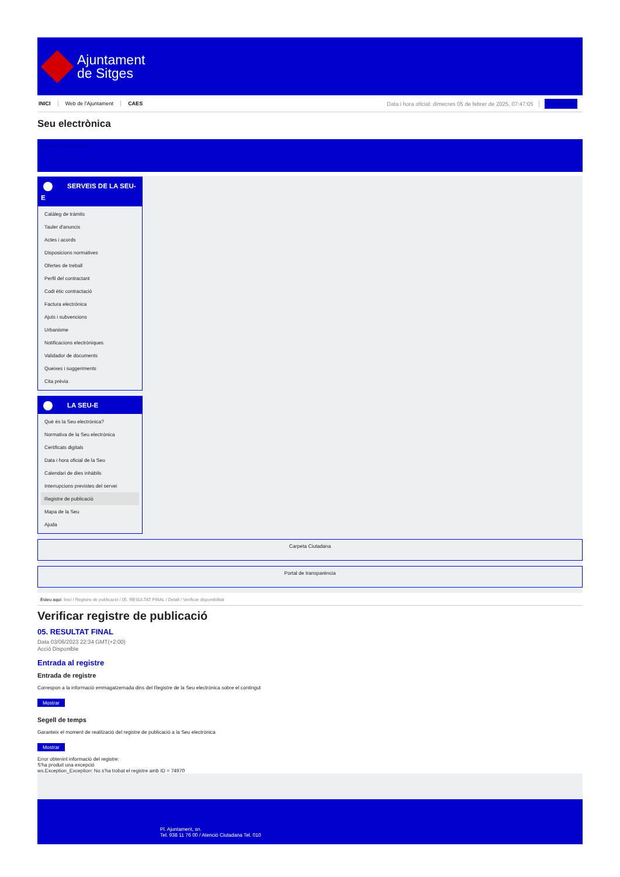Ajuntament
de Sitges
INICI Web de l'Ajuntament CAES Data i hora oficial: dimecres 05 de febrer de 2025, 07:47:05 Sincronitza
Seu electrònica
Obtenir còpia autèntica
SERVEIS DE LA SEU-E
Catàleg de tràmits
Tauler d'anuncis
Actes i acords
Disposicions normatives
Ofertes de treball
Perfil del contractant
Codi ètic contractació
Factura electrònica
Ajuts i subvencions
Urbanisme
Notificacions electròniques
Validador de documents
Queixes i suggeriments
Cita prèvia
LA SEU-E
Què és la Seu electrònica?
Normativa de la Seu electrònica
Certificats digitals
Data i hora oficial de la Seu
Calendari de dies inhàbils
Interrupcions previstes del servei
Registre de publicació
Mapa de la Seu
Ajuda
Carpeta Ciutadana
Portal de transparència
Esteu aquí: Inici / Registre de publicació / 05. RESULTAT FINAL / Detall / Verificar disponibilitat
Verificar registre de publicació
05. RESULTAT FINAL
Data 03/06/2023 22:34 GMT(+2:00)
Acció Disponible
Entrada al registre
Entrada de registre
Correspon a la informació emmagatzemada dins del Registre de la Seu electrònica sobre el contingut
Mostrar
Segell de temps
Garanteix el moment de realització del registre de publicació a la Seu electrònica
Mostrar
Error obtenint informació del registre:
S'ha produit una excepció
ws.Exception_Exception: No s'ha trobat el registre amb ID = 74970
Pl. Ajuntament, sn.
Tel. 938 11 76 00 / Atenció Ciutadana Tel. 010